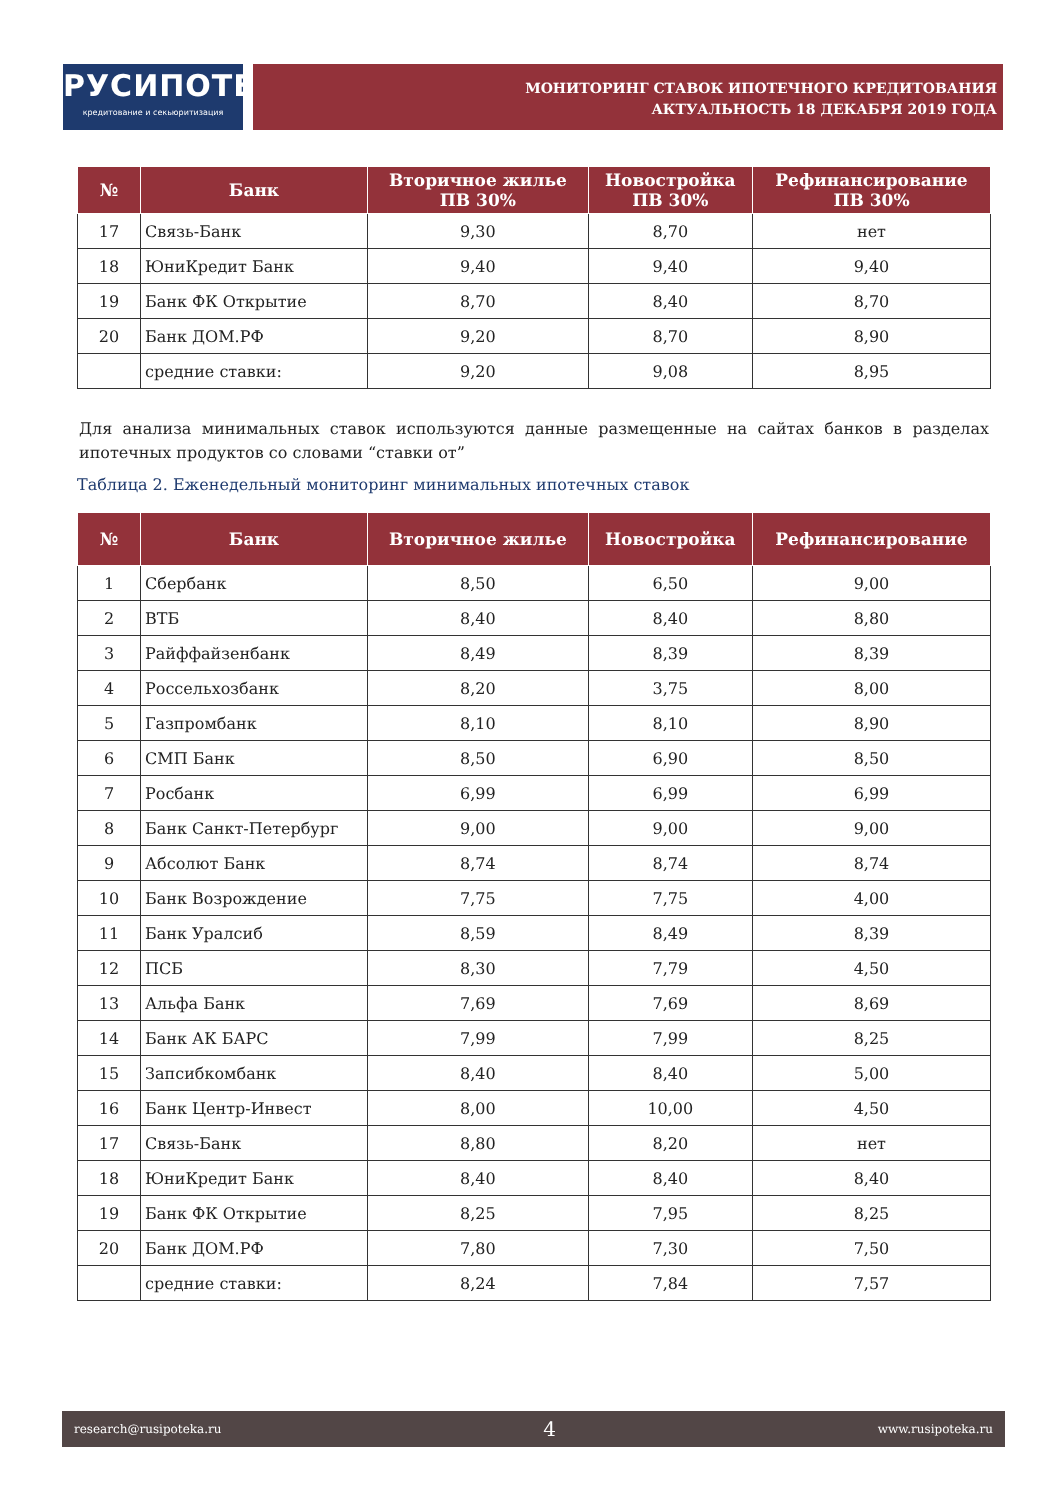РУСИПОТЕКА
кредитование и секьюритизация
МОНИТОРИНГ СТАВОК ИПОТЕЧНОГО КРЕДИТОВАНИЯ
АКТУАЛЬНОСТЬ 18 ДЕКАБРЯ 2019 ГОДА
| № | Банк | Вторичное жилье ПВ 30% | Новостройка ПВ 30% | Рефинансирование ПВ 30% |
| --- | --- | --- | --- | --- |
| 17 | Связь-Банк | 9,30 | 8,70 | нет |
| 18 | ЮниКредит Банк | 9,40 | 9,40 | 9,40 |
| 19 | Банк ФК Открытие | 8,70 | 8,40 | 8,70 |
| 20 | Банк ДОМ.РФ | 9,20 | 8,70 | 8,90 |
| | средние ставки: | 9,20 | 9,08 | 8,95 |
Для анализа минимальных ставок используются данные размещенные на сайтах банков в разделах ипотечных продуктов со словами “ставки от”
Таблица 2. Еженедельный мониторинг минимальных ипотечных ставок
| № | Банк | Вторичное жилье | Новостройка | Рефинансирование |
| --- | --- | --- | --- | --- |
| 1 | Сбербанк | 8,50 | 6,50 | 9,00 |
| 2 | ВТБ | 8,40 | 8,40 | 8,80 |
| 3 | Райффайзенбанк | 8,49 | 8,39 | 8,39 |
| 4 | Россельхозбанк | 8,20 | 3,75 | 8,00 |
| 5 | Газпромбанк | 8,10 | 8,10 | 8,90 |
| 6 | СМП Банк | 8,50 | 6,90 | 8,50 |
| 7 | Росбанк | 6,99 | 6,99 | 6,99 |
| 8 | Банк Санкт-Петербург | 9,00 | 9,00 | 9,00 |
| 9 | Абсолют Банк | 8,74 | 8,74 | 8,74 |
| 10 | Банк Возрождение | 7,75 | 7,75 | 4,00 |
| 11 | Банк Уралсиб | 8,59 | 8,49 | 8,39 |
| 12 | ПСБ | 8,30 | 7,79 | 4,50 |
| 13 | Альфа Банк | 7,69 | 7,69 | 8,69 |
| 14 | Банк АК БАРС | 7,99 | 7,99 | 8,25 |
| 15 | Запсибкомбанк | 8,40 | 8,40 | 5,00 |
| 16 | Банк Центр-Инвест | 8,00 | 10,00 | 4,50 |
| 17 | Связь-Банк | 8,80 | 8,20 | нет |
| 18 | ЮниКредит Банк | 8,40 | 8,40 | 8,40 |
| 19 | Банк ФК Открытие | 8,25 | 7,95 | 8,25 |
| 20 | Банк ДОМ.РФ | 7,80 | 7,30 | 7,50 |
| | средние ставки: | 8,24 | 7,84 | 7,57 |
research@rusipoteka.ru 4 www.rusipoteka.ru